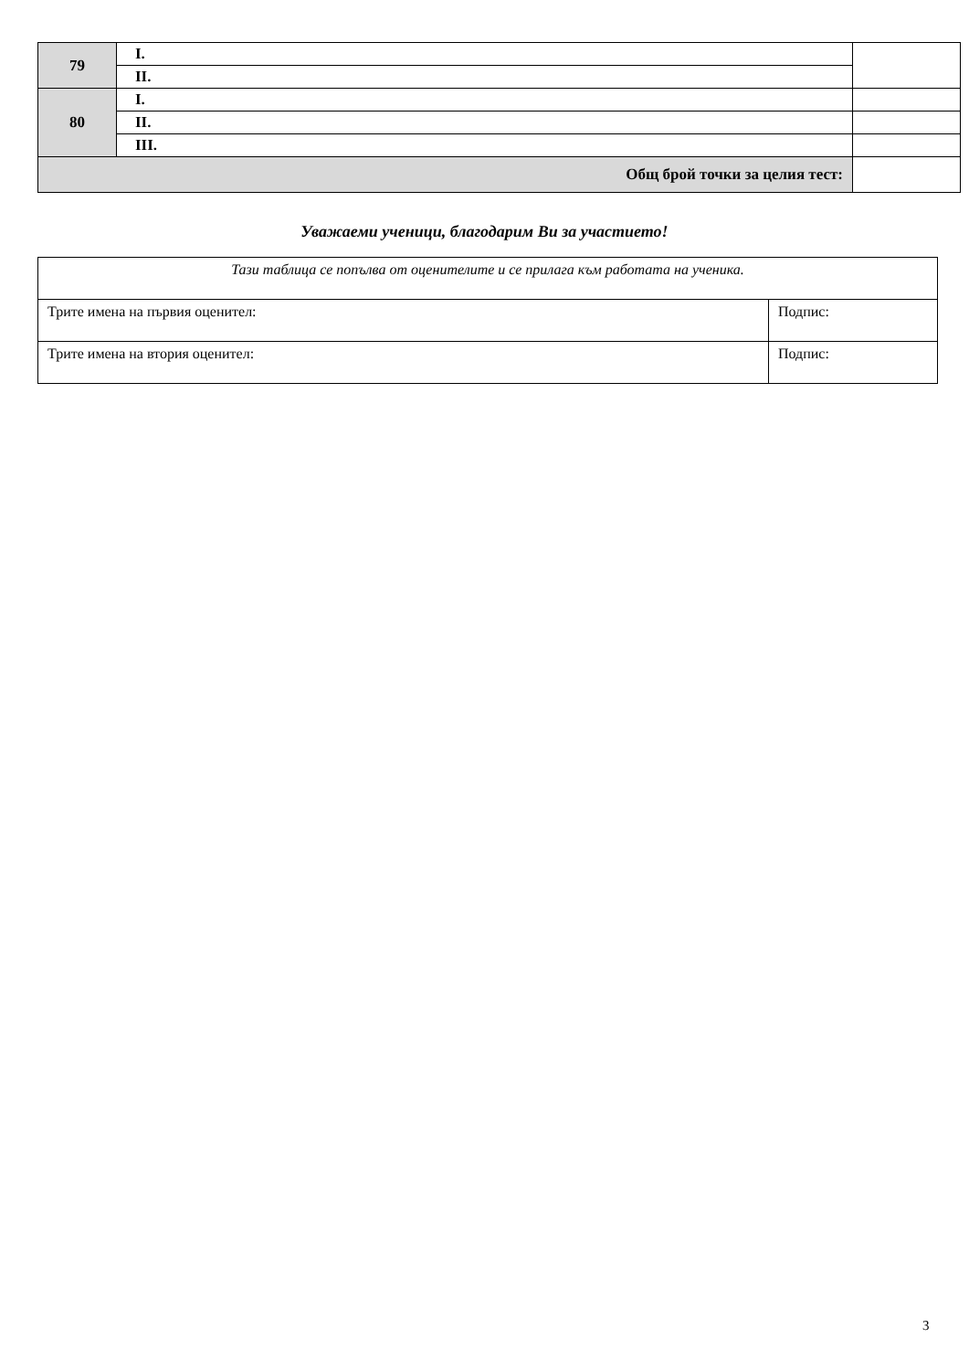| 79 | I. | |
| | II. | |
| 80 | I. | |
| | II. | |
| | III. | |
| Общ брой точки за целия тест: | | |
Уважаеми ученици, благодарим Ви за участието!
| Тази таблица се попълва от оценителите и се прилага към работата на ученика. | |
| Трите имена на първия оценител: | Подпис: |
| Трите имена на втория оценител: | Подпис: |
3